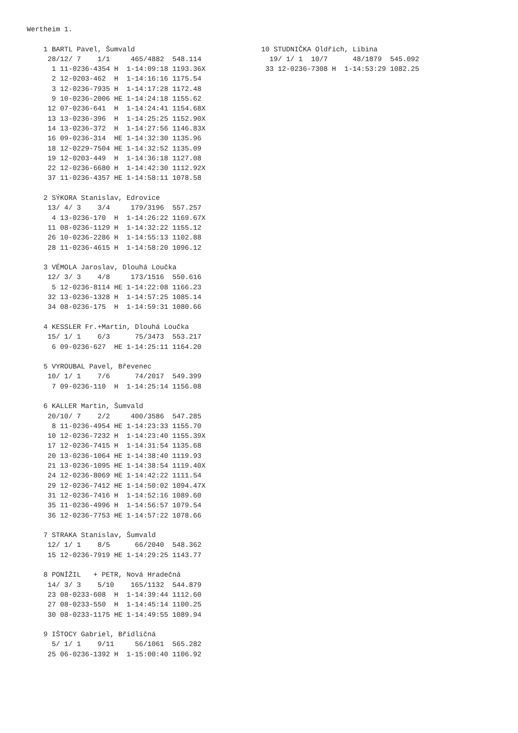Wertheim 1.

    1 BARTL Pavel, Šumvald
     28/12/ 7    1/1     465/4882  548.114
      1 11-0236-4354 H  1-14:09:18 1193.36X
      2 12-0203-462  H  1-14:16:16 1175.54
      3 12-0236-7935 H  1-14:17:28 1172.48
      9 10-0236-2006 HE 1-14:24:18 1155.62
     12 07-0236-641  H  1-14:24:41 1154.68X
     13 13-0236-396  H  1-14:25:25 1152.90X
     14 13-0236-372  H  1-14:27:56 1146.83X
     16 09-0236-314  HE 1-14:32:30 1135.96
     18 12-0229-7504 HE 1-14:32:52 1135.09
     19 12-0203-449  H  1-14:36:18 1127.08
     22 12-0236-6680 H  1-14:42:30 1112.92X
     37 11-0236-4357 HE 1-14:58:11 1078.58

    2 SÝKORA Stanislav, Edrovice
     13/ 4/ 3    3/4     179/3196  557.257
      4 13-0236-170  H  1-14:26:22 1169.67X
     11 08-0236-1129 H  1-14:32:22 1155.12
     26 10-0236-2286 H  1-14:55:13 1102.88
     28 11-0236-4615 H  1-14:58:20 1096.12

    3 VÉMOLA Jaroslav, Dlouhá Loučka
     12/ 3/ 3    4/8     173/1516  550.616
      5 12-0236-8114 HE 1-14:22:08 1166.23
     32 13-0236-1328 H  1-14:57:25 1085.14
     34 08-0236-175  H  1-14:59:31 1080.66

    4 KESSLER Fr.+Martin, Dlouhá Loučka
     15/ 1/ 1    6/3      75/3473  553.217
      6 09-0236-627  HE 1-14:25:11 1164.20

    5 VYROUBAL Pavel, Břevenec
     10/ 1/ 1    7/6      74/2017  549.399
      7 09-0236-110  H  1-14:25:14 1156.08

    6 KALLER Martin, Šumvald
     20/10/ 7    2/2     400/3586  547.285
      8 11-0236-4954 HE 1-14:23:33 1155.70
     10 12-0236-7232 H  1-14:23:40 1155.39X
     17 12-0236-7415 H  1-14:31:54 1135.68
     20 13-0236-1064 HE 1-14:38:40 1119.93
     21 13-0236-1095 HE 1-14:38:54 1119.40X
     24 12-0236-8069 HE 1-14:42:22 1111.54
     29 12-0236-7412 HE 1-14:50:02 1094.47X
     31 12-0236-7416 H  1-14:52:16 1089.60
     35 11-0236-4996 H  1-14:56:57 1079.54
     36 12-0236-7753 HE 1-14:57:22 1078.66

    7 STRAKA Stanislav, Šumvald
     12/ 1/ 1    8/5      66/2040  548.362
     15 12-0236-7919 HE 1-14:29:25 1143.77

    8 PONÍŽIL   + PETR, Nová Hradečná
     14/ 3/ 3    5/10    165/1132  544.879
     23 08-0233-608  H  1-14:39:44 1112.60
     27 08-0233-550  H  1-14:45:14 1100.25
     30 08-0233-1175 HE 1-14:49:55 1089.94

    9 IŠTOCY Gabriel, Břidličná
      5/ 1/ 1    9/11     56/1061  565.282
     25 06-0236-1392 H  1-15:00:40 1106.92
10 STUDNIČKA Oldřich, Libina
  19/ 1/ 1  10/7      48/1879  545.092
 33 12-0236-7308 H  1-14:53:29 1082.25